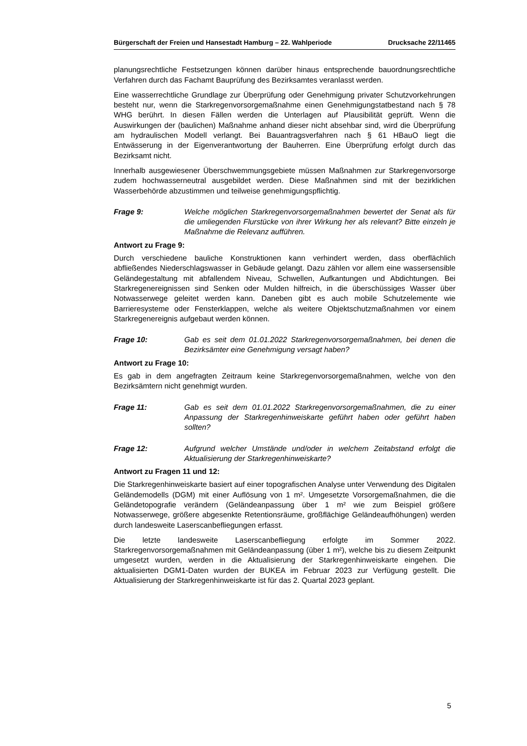Bürgerschaft der Freien und Hansestadt Hamburg – 22. Wahlperiode Drucksache 22/11465
planungsrechtliche Festsetzungen können darüber hinaus entsprechende bauordnungsrechtliche Verfahren durch das Fachamt Bauprüfung des Bezirksamtes veranlasst werden.
Eine wasserrechtliche Grundlage zur Überprüfung oder Genehmigung privater Schutzvorkehrungen besteht nur, wenn die Starkregenvorsorgemaßnahme einen Genehmigungstatbestand nach § 78 WHG berührt. In diesen Fällen werden die Unterlagen auf Plausibilität geprüft. Wenn die Auswirkungen der (baulichen) Maßnahme anhand dieser nicht absehbar sind, wird die Überprüfung am hydraulischen Modell verlangt. Bei Bauantragsverfahren nach § 61 HBauO liegt die Entwässerung in der Eigenverantwortung der Bauherren. Eine Überprüfung erfolgt durch das Bezirksamt nicht.
Innerhalb ausgewiesener Überschwemmungsgebiete müssen Maßnahmen zur Starkregenvorsorge zudem hochwasserneutral ausgebildet werden. Diese Maßnahmen sind mit der bezirklichen Wasserbehörde abzustimmen und teilweise genehmigungspflichtig.
Frage 9: Welche möglichen Starkregenvorsorgemaßnahmen bewertet der Senat als für die umliegenden Flurstücke von ihrer Wirkung her als relevant? Bitte einzeln je Maßnahme die Relevanz aufführen.
Antwort zu Frage 9:
Durch verschiedene bauliche Konstruktionen kann verhindert werden, dass oberflächlich abfließendes Niederschlagswasser in Gebäude gelangt. Dazu zählen vor allem eine wassersensible Geländegestaltung mit abfallendem Niveau, Schwellen, Aufkantungen und Abdichtungen. Bei Starkregenereignissen sind Senken oder Mulden hilfreich, in die überschüssiges Wasser über Notwasserwege geleitet werden kann. Daneben gibt es auch mobile Schutzelemente wie Barrieresysteme oder Fensterklappen, welche als weitere Objektschutzmaßnahmen vor einem Starkregenereignis aufgebaut werden können.
Frage 10: Gab es seit dem 01.01.2022 Starkregenvorsorgemaßnahmen, bei denen die Bezirksämter eine Genehmigung versagt haben?
Antwort zu Frage 10:
Es gab in dem angefragten Zeitraum keine Starkregenvorsorgemaßnahmen, welche von den Bezirksämtern nicht genehmigt wurden.
Frage 11: Gab es seit dem 01.01.2022 Starkregenvorsorgemaßnahmen, die zu einer Anpassung der Starkregenhinweiskarte geführt haben oder geführt haben sollten?
Frage 12: Aufgrund welcher Umstände und/oder in welchem Zeitabstand erfolgt die Aktualisierung der Starkregenhinweiskarte?
Antwort zu Fragen 11 und 12:
Die Starkregenhinweiskarte basiert auf einer topografischen Analyse unter Verwendung des Digitalen Geländemodells (DGM) mit einer Auflösung von 1 m². Umgesetzte Vorsorgemaßnahmen, die die Geländetopografie verändern (Geländeanpassung über 1 m² wie zum Beispiel größere Notwasserwege, größere abgesenkte Retentionsräume, großflächige Geländeaufhöhungen) werden durch landesweite Laserscanbefliegungen erfasst.
Die letzte landesweite Laserscanbefliegung erfolgte im Sommer 2022. Starkregenvorsorgemaßnahmen mit Geländeanpassung (über 1 m²), welche bis zu diesem Zeitpunkt umgesetzt wurden, werden in die Aktualisierung der Starkregenhinweiskarte eingehen. Die aktualisierten DGM1-Daten wurden der BUKEA im Februar 2023 zur Verfügung gestellt. Die Aktualisierung der Starkregenhinweiskarte ist für das 2. Quartal 2023 geplant.
5